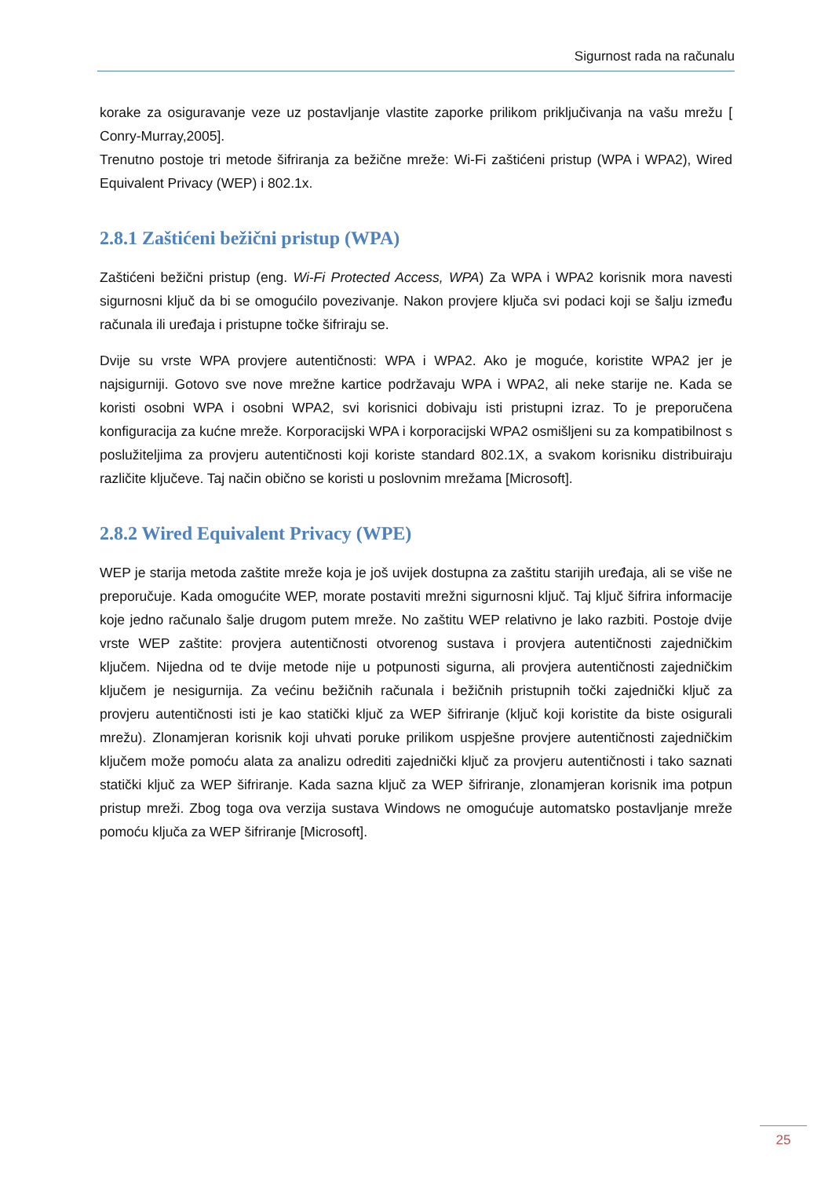Sigurnost rada na računalu
korake za osiguravanje veze uz postavljanje vlastite zaporke prilikom priključivanja na vašu mrežu [ Conry-Murray,2005].
Trenutno postoje tri metode šifriranja za bežične mreže: Wi-Fi zaštićeni pristup (WPA i WPA2), Wired Equivalent Privacy (WEP) i 802.1x.
2.8.1 Zaštićeni bežični pristup (WPA)
Zaštićeni bežični pristup (eng. Wi-Fi Protected Access, WPA) Za WPA i WPA2 korisnik mora navesti sigurnosni ključ da bi se omogućilo povezivanje. Nakon provjere ključa svi podaci koji se šalju između računala ili uređaja i pristupne točke šifriraju se.
Dvije su vrste WPA provjere autentičnosti: WPA i WPA2. Ako je moguće, koristite WPA2 jer je najsigurniji. Gotovo sve nove mrežne kartice podržavaju WPA i WPA2, ali neke starije ne. Kada se koristi osobni WPA i osobni WPA2, svi korisnici dobivaju isti pristupni izraz. To je preporučena konfiguracija za kućne mreže. Korporacijski WPA i korporacijski WPA2 osmišljeni su za kompatibilnost s poslužiteljima za provjeru autentičnosti koji koriste standard 802.1X, a svakom korisniku distribuiraju različite ključeve. Taj način obično se koristi u poslovnim mrežama [Microsoft].
2.8.2 Wired Equivalent Privacy (WPE)
WEP je starija metoda zaštite mreže koja je još uvijek dostupna za zaštitu starijih uređaja, ali se više ne preporučuje. Kada omogućite WEP, morate postaviti mrežni sigurnosni ključ. Taj ključ šifrira informacije koje jedno računalo šalje drugom putem mreže. No zaštitu WEP relativno je lako razbiti. Postoje dvije vrste WEP zaštite: provjera autentičnosti otvorenog sustava i provjera autentičnosti zajedničkim ključem. Nijedna od te dvije metode nije u potpunosti sigurna, ali provjera autentičnosti zajedničkim ključem je nesigurnija. Za većinu bežičnih računala i bežičnih pristupnih točki zajednički ključ za provjeru autentičnosti isti je kao statički ključ za WEP šifriranje (ključ koji koristite da biste osigurali mrežu). Zlonamjeran korisnik koji uhvati poruke prilikom uspješne provjere autentičnosti zajedničkim ključem može pomoću alata za analizu odrediti zajednički ključ za provjeru autentičnosti i tako saznati statički ključ za WEP šifriranje. Kada sazna ključ za WEP šifriranje, zlonamjeran korisnik ima potpun pristup mreži. Zbog toga ova verzija sustava Windows ne omogućuje automatsko postavljanje mreže pomoću ključa za WEP šifriranje [Microsoft].
25